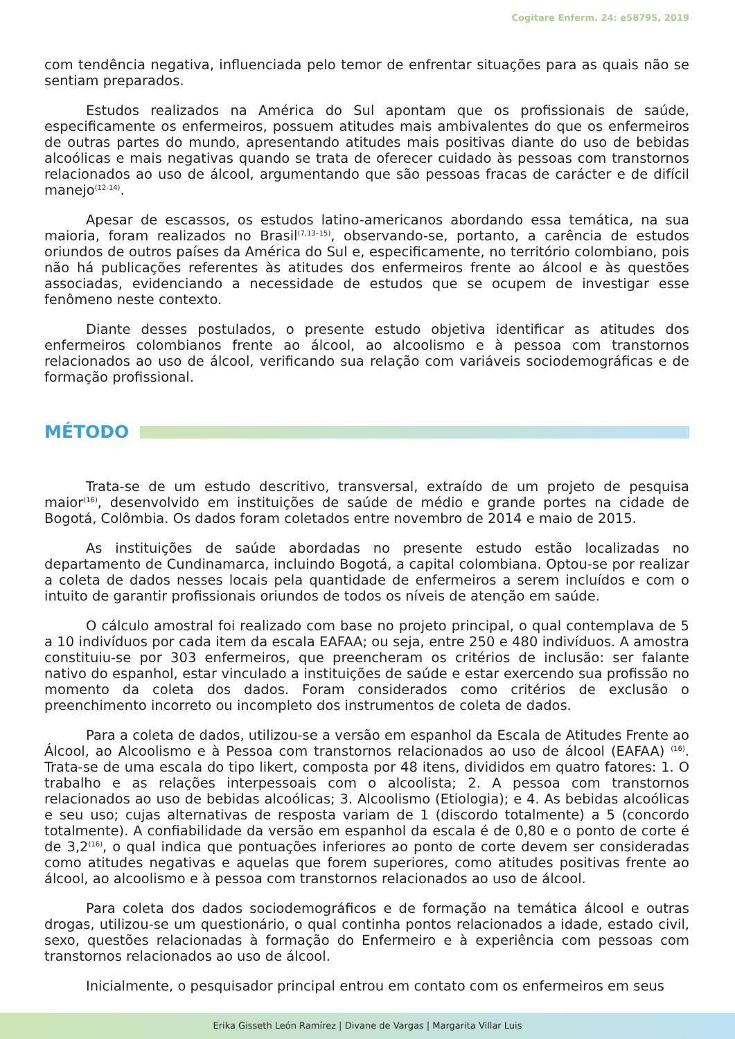Cogitare Enferm. 24: e58795, 2019
com tendência negativa, influenciada pelo temor de enfrentar situações para as quais não se sentiam preparados.
Estudos realizados na América do Sul apontam que os profissionais de saúde, especificamente os enfermeiros, possuem atitudes mais ambivalentes do que os enfermeiros de outras partes do mundo, apresentando atitudes mais positivas diante do uso de bebidas alcoólicas e mais negativas quando se trata de oferecer cuidado às pessoas com transtornos relacionados ao uso de álcool, argumentando que são pessoas fracas de carácter e de difícil manejo<sup>(12-14)</sup>.
Apesar de escassos, os estudos latino-americanos abordando essa temática, na sua maioria, foram realizados no Brasil<sup>(7,13–15)</sup>, observando-se, portanto, a carência de estudos oriundos de outros países da América do Sul e, especificamente, no território colombiano, pois não há publicações referentes às atitudes dos enfermeiros frente ao álcool e às questões associadas, evidenciando a necessidade de estudos que se ocupem de investigar esse fenômeno neste contexto.
Diante desses postulados, o presente estudo objetiva identificar as atitudes dos enfermeiros colombianos frente ao álcool, ao alcoolismo e à pessoa com transtornos relacionados ao uso de álcool, verificando sua relação com variáveis sociodemográficas e de formação profissional.
MÉTODO
Trata-se de um estudo descritivo, transversal, extraído de um projeto de pesquisa maior<sup>(16)</sup>, desenvolvido em instituições de saúde de médio e grande portes na cidade de Bogotá, Colômbia. Os dados foram coletados entre novembro de 2014 e maio de 2015.
As instituições de saúde abordadas no presente estudo estão localizadas no departamento de Cundinamarca, incluindo Bogotá, a capital colombiana. Optou-se por realizar a coleta de dados nesses locais pela quantidade de enfermeiros a serem incluídos e com o intuito de garantir profissionais oriundos de todos os níveis de atenção em saúde.
O cálculo amostral foi realizado com base no projeto principal, o qual contemplava de 5 a 10 indivíduos por cada item da escala EAFAA; ou seja, entre 250 e 480 indivíduos. A amostra constituiu-se por 303 enfermeiros, que preencheram os critérios de inclusão: ser falante nativo do espanhol, estar vinculado a instituições de saúde e estar exercendo sua profissão no momento da coleta dos dados. Foram considerados como critérios de exclusão o preenchimento incorreto ou incompleto dos instrumentos de coleta de dados.
Para a coleta de dados, utilizou-se a versão em espanhol da Escala de Atitudes Frente ao Álcool, ao Alcoolismo e à Pessoa com transtornos relacionados ao uso de álcool (EAFAA) <sup>(16)</sup>. Trata-se de uma escala do tipo likert, composta por 48 itens, divididos em quatro fatores: 1. O trabalho e as relações interpessoais com o alcoolista; 2. A pessoa com transtornos relacionados ao uso de bebidas alcoólicas; 3. Alcoolismo (Etiologia); e 4. As bebidas alcoólicas e seu uso; cujas alternativas de resposta variam de 1 (discordo totalmente) a 5 (concordo totalmente). A confiabilidade da versão em espanhol da escala é de 0,80 e o ponto de corte é de 3,2<sup>(16)</sup>, o qual indica que pontuações inferiores ao ponto de corte devem ser consideradas como atitudes negativas e aquelas que forem superiores, como atitudes positivas frente ao álcool, ao alcoolismo e à pessoa com transtornos relacionados ao uso de álcool.
Para coleta dos dados sociodemográficos e de formação na temática álcool e outras drogas, utilizou-se um questionário, o qual continha pontos relacionados a idade, estado civil, sexo, questões relacionadas à formação do Enfermeiro e à experiência com pessoas com transtornos relacionados ao uso de álcool.
Inicialmente, o pesquisador principal entrou em contato com os enfermeiros em seus
Erika Gisseth León Ramírez | Divane de Vargas | Margarita Villar Luis